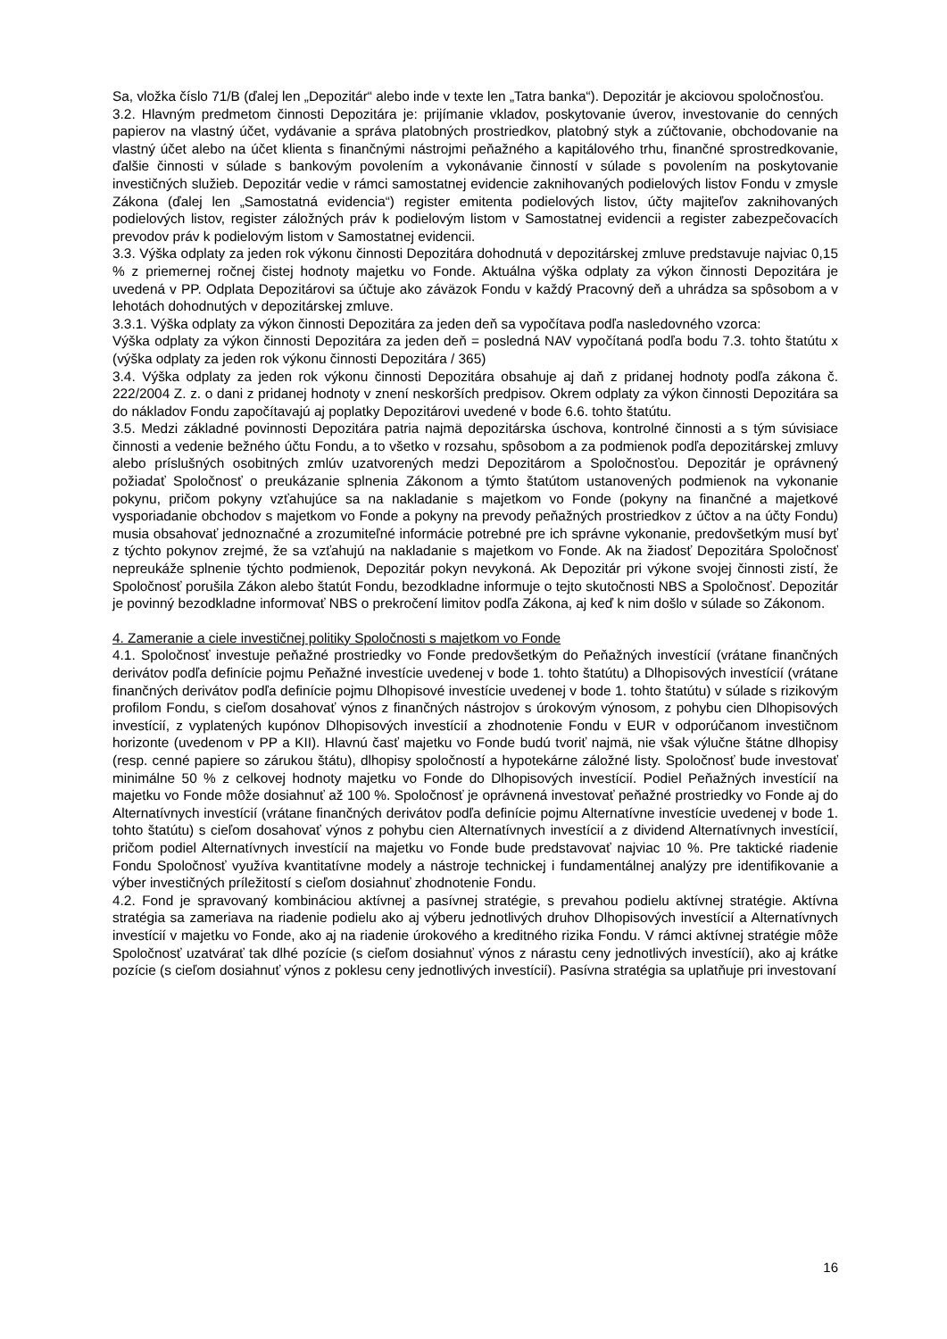Sa, vložka číslo 71/B (ďalej len „Depozitár“ alebo inde v texte len „Tatra banka“). Depozitár je akciovou spoločnosťou.
3.2. Hlavným predmetom činnosti Depozitára je: prijímanie vkladov, poskytovanie úverov, investovanie do cenných papierov na vlastný účet, vydávanie a správa platobných prostriedkov, platobný styk a zúčtovanie, obchodovanie na vlastný účet alebo na účet klienta s finančnými nástrojmi peňažného a kapitálového trhu, finančné sprostredkovanie, ďalšie činnosti v súlade s bankovým povolením a vykonávanie činností v súlade s povolením na poskytovanie investičných služieb. Depozitár vedie v rámci samostatnej evidencie zaknihovaných podielových listov Fondu v zmysle Zákona (ďalej len „Samostatná evidencia“) register emitenta podielových listov, účty majiteľov zaknihovaných podielových listov, register záložných práv k podielovým listom v Samostatnej evidencii a register zabezpečovacích prevodov práv k podielovým listom v Samostatnej evidencii.
3.3. Výška odplaty za jeden rok výkonu činnosti Depozitára dohodnutá v depozitárskej zmluve predstavuje najviac 0,15 % z priemernej ročnej čistej hodnoty majetku vo Fonde. Aktuálna výška odplaty za výkon činnosti Depozitára je uvedená v PP. Odplata Depozitárovi sa účtuje ako záväzok Fondu v každý Pracovný deň a uhrádza sa spôsobom a v lehotách dohodnutých v depozitárskej zmluve.
3.3.1. Výška odplaty za výkon činnosti Depozitára za jeden deň sa vypočítava podľa nasledovného vzorca:
Výška odplaty za výkon činnosti Depozitára za jeden deň = posledná NAV vypočítaná podľa bodu 7.3. tohto štatútu x (výška odplaty za jeden rok výkonu činnosti Depozitára / 365)
3.4. Výška odplaty za jeden rok výkonu činnosti Depozitára obsahuje aj daň z pridanej hodnoty podľa zákona č. 222/2004 Z. z. o dani z pridanej hodnoty v znení neskorších predpisov. Okrem odplaty za výkon činnosti Depozitára sa do nákladov Fondu započítavajú aj poplatky Depozitárovi uvedené v bode 6.6. tohto štatútu.
3.5. Medzi základné povinnosti Depozitára patria najmä depozitárska úschova, kontrolné činnosti a s tým súvisiace činnosti a vedenie bežného účtu Fondu, a to všetko v rozsahu, spôsobom a za podmienok podľa depozitárskej zmluvy alebo príslušných osobitných zmlúv uzatvorených medzi Depozitárom a Spoločnosťou. Depozitár je oprávnený požiadať Spoločnosť o preukázanie splnenia Zákonom a týmto štatútom ustanovených podmienok na vykonanie pokynu, pričom pokyny vzťahujúce sa na nakladanie s majetkom vo Fonde (pokyny na finančné a majetkové vysporiadanie obchodov s majetkom vo Fonde a pokyny na prevody peňažných prostriedkov z účtov a na účty Fondu) musia obsahovať jednoznačné a zrozumiteľné informácie potrebné pre ich správne vykonanie, predovšetkým musí byť z týchto pokynov zrejmé, že sa vzťahujú na nakladanie s majetkom vo Fonde. Ak na žiadosť Depozitára Spoločnosť nepreukáže splnenie týchto podmienok, Depozitár pokyn nevykoná. Ak Depozitár pri výkone svojej činnosti zistí, že Spoločnosť porušila Zákon alebo štatút Fondu, bezodkladne informuje o tejto skutočnosti NBS a Spoločnosť. Depozitár je povinný bezodkladne informovať NBS o prekročení limitov podľa Zákona, aj keď k nim došlo v súlade so Zákonom.
4. Zameranie a ciele investičnej politiky Spoločnosti s majetkom vo Fonde
4.1. Spoločnosť investuje peňažné prostriedky vo Fonde predovšetkým do Peňažných investícií (vrátane finančných derivátov podľa definície pojmu Peňažné investície uvedenej v bode 1. tohto štatútu) a Dlhopisových investícií (vrátane finančných derivátov podľa definície pojmu Dlhopisové investície uvedenej v bode 1. tohto štatútu) v súlade s rizikovým profilom Fondu, s cieľom dosahovať výnos z finančných nástrojov s úrokovým výnosom, z pohybu cien Dlhopisových investícií, z vyplatených kupónov Dlhopisových investícií a zhodnotenie Fondu v EUR v odporúčanom investičnom horizonte (uvedenom v PP a KII). Hlavnú časť majetku vo Fonde budú tvoriť najmä, nie však výlučne štátne dlhopisy (resp. cenné papiere so zárukou štátu), dlhopisy spoločností a hypotekárne záložné listy. Spoločnosť bude investovať minimálne 50 % z celkovej hodnoty majetku vo Fonde do Dlhopisových investícií. Podiel Peňažných investícií na majetku vo Fonde môže dosiahnuť až 100 %. Spoločnosť je oprávnená investovať peňažné prostriedky vo Fonde aj do Alternatívnych investícií (vrátane finančných derivátov podľa definície pojmu Alternatívne investície uvedenej v bode 1. tohto štatútu) s cieľom dosahovať výnos z pohybu cien Alternatívnych investícií a z dividend Alternatívnych investícií, pričom podiel Alternatívnych investícií na majetku vo Fonde bude predstavovať najviac 10 %. Pre taktické riadenie Fondu Spoločnosť využíva kvantitatívne modely a nástroje technickej i fundamentálnej analýzy pre identifikovanie a výber investičných príležitostí s cieľom dosiahnuť zhodnotenie Fondu.
4.2. Fond je spravovaný kombináciou aktívnej a pasívnej stratégie, s prevahou podielu aktívnej stratégie. Aktívna stratégia sa zameriava na riadenie podielu ako aj výberu jednotlivých druhov Dlhopisových investícií a Alternatívnych investícií v majetku vo Fonde, ako aj na riadenie úrokového a kreditného rizika Fondu. V rámci aktívnej stratégie môže Spoločnosť uzatvárať tak dlhé pozície (s cieľom dosiahnuť výnos z nárastu ceny jednotlivých investícií), ako aj krátke pozície (s cieľom dosiahnuť výnos z poklesu ceny jednotlivých investícií). Pasívna stratégia sa uplatňuje pri investovaní
16